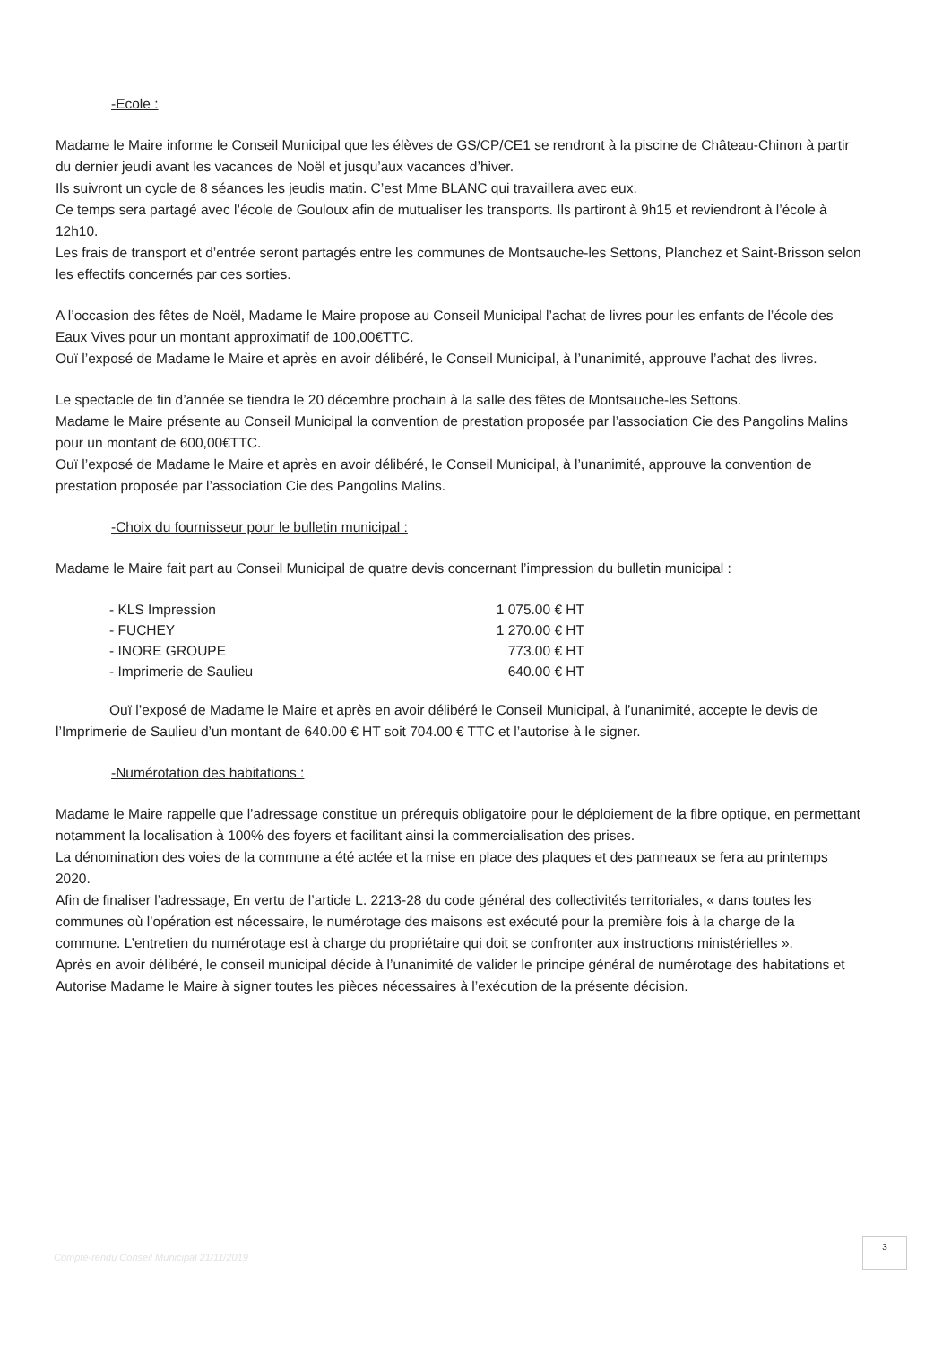-Ecole :
Madame le Maire informe le Conseil Municipal que les élèves de GS/CP/CE1 se rendront à la piscine de Château-Chinon à partir du dernier jeudi avant les vacances de Noël et jusqu’aux vacances d’hiver.
Ils suivront un cycle de 8 séances les jeudis matin. C’est Mme BLANC qui travaillera avec eux.
Ce temps sera partagé avec l’école de Gouloux afin de mutualiser les transports. Ils partiront à 9h15 et reviendront à l’école à 12h10.
Les frais de transport et d’entrée seront partagés entre les communes de Montsauche-les Settons, Planchez et Saint-Brisson selon les effectifs concernés par ces sorties.
A l’occasion des fêtes de Noël, Madame le Maire propose au Conseil Municipal l’achat de livres pour les enfants de l’école des Eaux Vives pour un montant approximatif de 100,00€TTC.
Ouï l’exposé de Madame le Maire et après en avoir délibéré, le Conseil Municipal, à l’unanimité, approuve l’achat des livres.
Le spectacle de fin d’année se tiendra le 20 décembre prochain à la salle des fêtes de Montsauche-les Settons.
Madame le Maire présente au Conseil Municipal la convention de prestation proposée par l’association Cie des Pangolins Malins pour un montant de 600,00€TTC.
Ouï l’exposé de Madame le Maire et après en avoir délibéré, le Conseil Municipal, à l’unanimité, approuve la convention de prestation proposée par l’association Cie des Pangolins Malins.
-Choix du fournisseur pour le bulletin municipal :
Madame le Maire fait part au Conseil Municipal de quatre devis concernant l’impression du bulletin municipal :
| - KLS Impression | 1 075.00 € HT |
| - FUCHEY | 1 270.00 € HT |
| - INORE GROUPE | 773.00 € HT |
| - Imprimerie de Saulieu | 640.00 € HT |
Ouï l’exposé de Madame le Maire et après en avoir délibéré le Conseil Municipal, à l’unanimité, accepte le devis de l’Imprimerie de Saulieu d’un montant de 640.00 € HT soit 704.00 € TTC et l’autorise à le signer.
-Numérotation des habitations :
Madame le Maire rappelle que l’adressage constitue un prérequis obligatoire pour le déploiement de la fibre optique, en permettant notamment la localisation à 100% des foyers et facilitant ainsi la commercialisation des prises.
La dénomination des voies de la commune a été actée et la mise en place des plaques et des panneaux se fera au printemps 2020.
Afin de finaliser l’adressage, En vertu de l’article L. 2213-28 du code général des collectivités territoriales, « dans toutes les communes où l’opération est nécessaire, le numérotage des maisons est exécuté pour la première fois à la charge de la commune. L’entretien du numérotage est à charge du propriétaire qui doit se confronter aux instructions ministérielles ».
Après en avoir délibéré, le conseil municipal décide à l’unanimité de valider le principe général de numérotage des habitations et Autorise Madame le Maire à signer toutes les pièces nécessaires à l’exécution de la présente décision.
Compte-rendu Conseil Municipal 21/11/2019
3